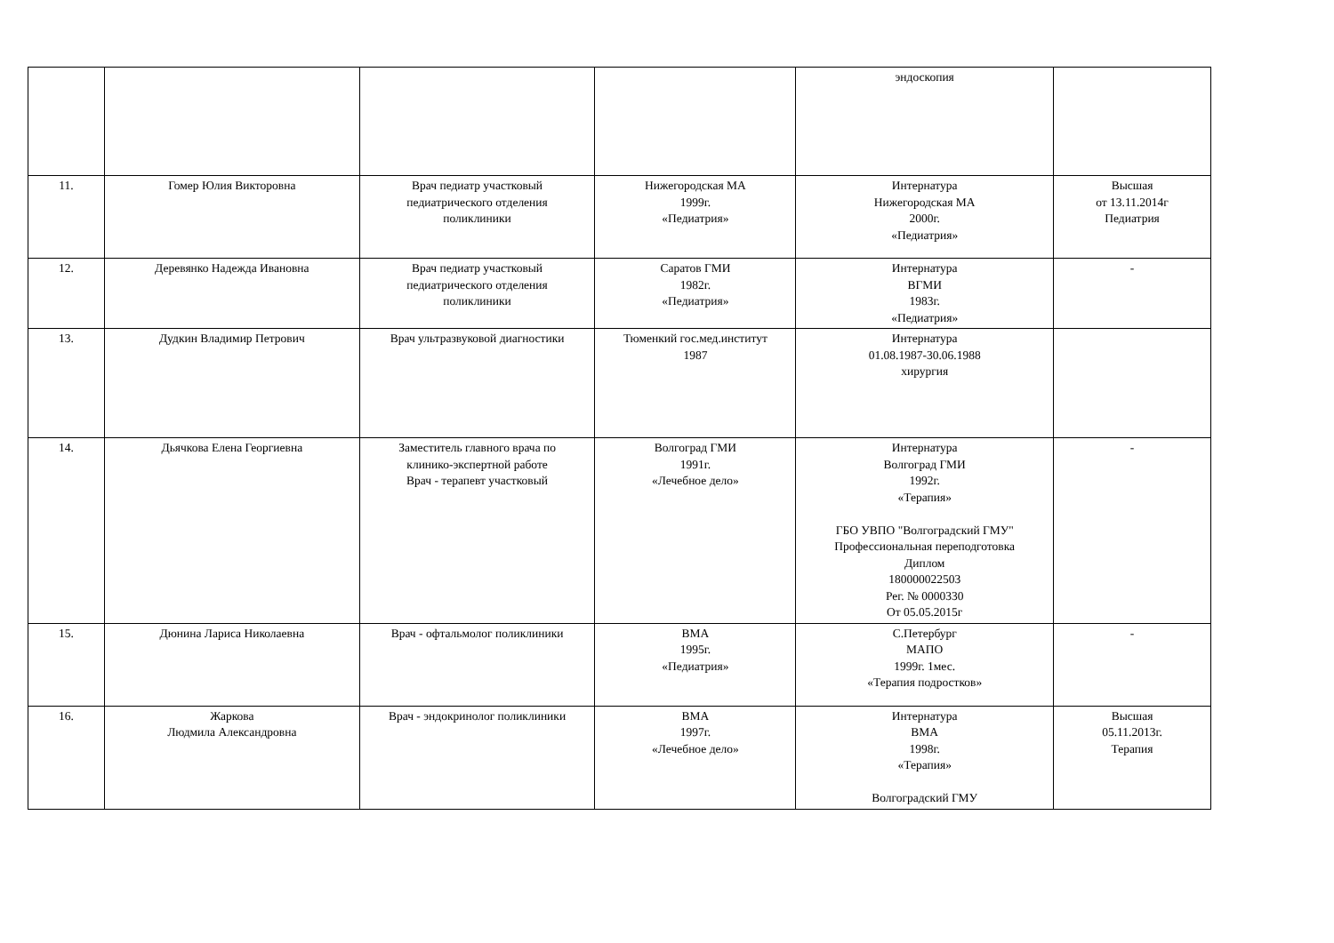| | | | | эндоскопия | |
| 11. | Гомер Юлия Викторовна | Врач педиатр участковый педиатрического отделения поликлиники | Нижегородская МА 1999г. «Педиатрия» | Интернатура Нижегородская МА 2000г. «Педиатрия» | Высшая от 13.11.2014г Педиатрия |
| 12. | Деревянко Надежда Ивановна | Врач педиатр участковый педиатрического отделения поликлиники | Саратов ГМИ 1982г. «Педиатрия» | Интернатура ВГМИ 1983г. «Педиатрия» | - |
| 13. | Дудкин Владимир Петрович | Врач ультразвуковой диагностики | Тюменкий гос.мед.институт 1987 | Интернатура 01.08.1987-30.06.1988 хирургия | |
| 14. | Дьячкова Елена Георгиевна | Заместитель главного врача по клинико-экспертной работе Врач - терапевт участковый | Волгоград ГМИ 1991г. «Лечебное дело» | Интернатура Волгоград ГМИ 1992г. «Терапия» ГБО УВПО "Волгоградский ГМУ" Профессиональная переподготовка Диплом 180000022503 Рег. № 0000330 От 05.05.2015г | - |
| 15. | Дюнина Лариса Николаевна | Врач - офтальмолог поликлиники | ВМА 1995г. «Педиатрия» | С.Петербург МАПО 1999г. 1мес. «Терапия подростков» | - |
| 16. | Жаркова Людмила Александровна | Врач - эндокринолог поликлиники | ВМА 1997г. «Лечебное дело» | Интернатура ВМА 1998г. «Терапия» Волгоградский ГМУ | Высшая 05.11.2013г. Терапия |